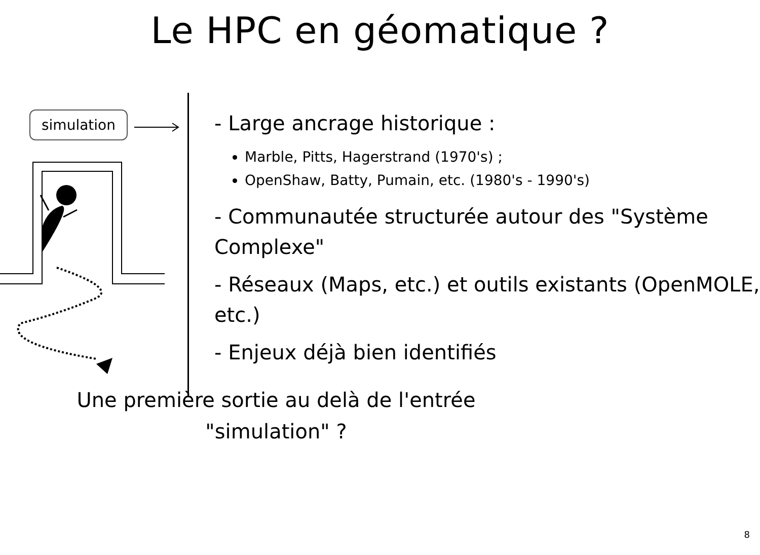Le HPC en géomatique ?
simulation
- Large ancrage historique :
Marble, Pitts, Hagerstrand (1970's) ;
OpenShaw, Batty, Pumain, etc. (1980's - 1990's)
- Communautée structurée autour des "Système Complexe"
- Réseaux (Maps, etc.) et outils existants (OpenMOLE, etc.)
- Enjeux déjà bien identifiés
Une première sortie au delà de l'entrée
"simulation" ?
8